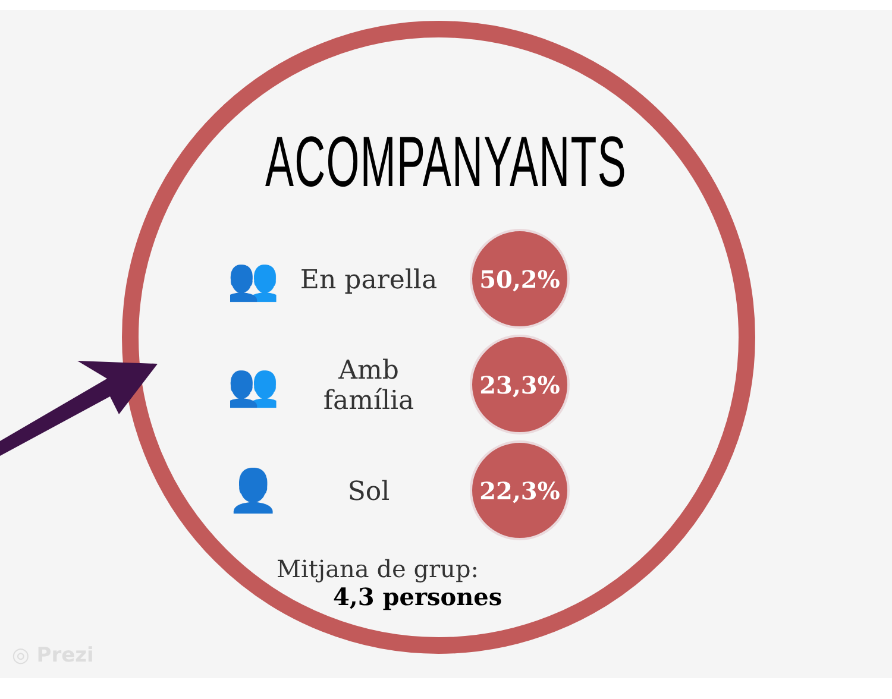ACOMPANYANTS
👥
En parella
50,2%
👥
Amb família
23,3%
👤
Sol
22,3%
Mitjana de grup:
4,3 persones
◎ Prezi